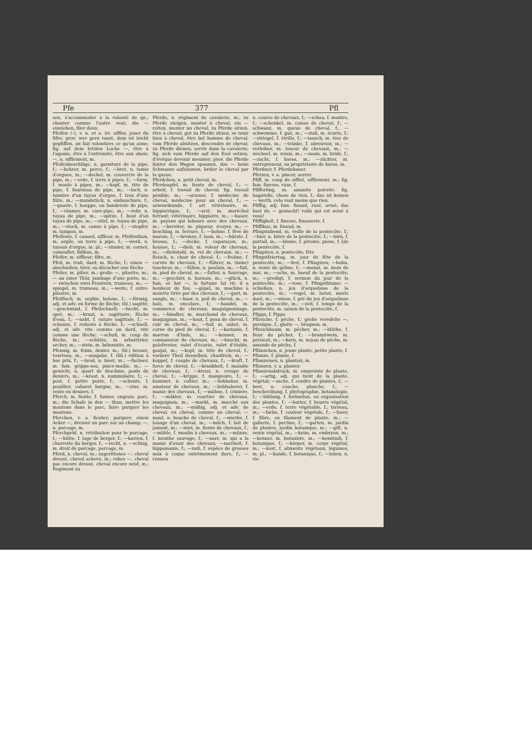Pfe 377 Pfl
sen, s'accommoder à la volonté de qn.; chanter comme l'autre veut; die — einziehen, filer doux.
Pfeifen (⏑), v. n. et a. irr. siffler, jouer du fifre; prov. wer gern tanzt, dem ist leicht gepfiffen, on fait volontiers ce qu'on aime; fig. auf dem letzten Loche —, être à l'agonie, être à l'extrémité, être aux abois; —, n. sifflement, m.
Pfeifenbeschläge, n. garniture de la pipe, f.; —bohrer, m. perce, f.; —bret, n. tamis d'orgues, m.; —deckel, m. couvercle de la pipe, m.; —erde, f. terre à pipes, f.; —form, f. moule à pipes, m.; —kopf, m. tête de pipe, f. fourneau de pipe, m.; —loch, n. lumière d'un tuyau d'orgue, f. trou d'une flûte, m.; —mundstück, n. embouchure, f.; —quaste, f. houppe, ou banderole de pipe, f.; —räumer, m. cure-pipe, m.; —rohr, n. tuyau de pipe, m.; —spitze, f. bout d'un tuyau de pipe, m.; —stiel, m. tuyau de pipe, m.; —stock, m. canne à pipe, f.; —stopfer, m. tampon, m.
Pfeifente, f. canard, siffleur, m. Pfeifenthon, m. argile, ou terre à pipe, f.; —werk, n. tuyaux d'orgue, m. pl.; —zünder, m. cornet, camouflet, fidibus, m.
Pfeifer, m. siffleur; fifre, m.
Pfeil, m. trait, dard, m. flèche, f.; einen — abschießen, tirer, ou décocher une flèche.
Pfeiler, m. pilier, m.; große —, pilastre, m.; — an einer Thür, jambage d'une porte, m.; — zwischen zwei Fenstern, trumeau, m.; —spiegel, m. trumeau, m.; —weite, f. entre-pilastre, m.
Pfeilfisch, m. orphie, belone, f.; —förmig, adj. et adv. en forme de flèche; (bl.) sagitté; —geschwind, f. Pfeilschnell; —hecht, m. spet, m.; —kraut, n. sagittaire, flèche d'eau, f.; —naht, f. suture sagittale, f.; —schanze, f. redoute à flèche, f.; —schnell, adj. et adv. vite comme un dard, vite comme une flèche; —schuß, m. coup de flèche, m.; —schütze, m. arbalétrier, archer, m.; —stein, m. bélemnite, m.
Pfennig, m. fenin, denier, m.; (bl.) besant, tourteau, m.; —ausgabe, f. (lib.) édition à bas prix, f.; —brod, n. biset, m.; —fuchser, m. fam. grippe-sou, pince-maille, m.; —gewicht, n. quart de drachme, poids de deniers, m.; —kraut, n. nummulaire, f.; —post, f. petite poste, f.; —schente, f. pouillier, cabaret borgne, m.; —zins, m. rente en deniers, f.
Pferch, m. fiente, f. fumier, engrais; parc, m.; die Schafe in den — thun, mettre les moutons dans le parc, faire parquer les moutons.
Pferchen, v. a. fienter; parquer; einen Acker —, dresser un parc sur un champ; —, n. parcage, m.
Pferchgeld, n. rétribution pour le parcage, f.; —hütte, f. loge de berger, f.; —karren, f. charrette du berger, f.; —recht, n. —schlag, m. droit de parcage, parcage, m.
Pferd, n. cheval, m.; zugerittenes —, cheval dressé, cheval achevé, m.; rohes —, cheval pas encore dressé, cheval encore neuf, m.; Regiment zu
Pferde, n. régiment de cavalerie, m.; zu Pferde steigen, monter à cheval; ein — reiten, monter un cheval; zu Pferde sitzen, être à cheval; gut zu Pferde sitzen, se tenir bien à cheval, être bel homme de cheval; vom Pferde absitzen, descendre de cheval; zu Pferde dienen, servir dans la cavalerie; fig. sich vom Pferde auf den Esel setzen, d'évêque devenir meunier; prov. die Pferde hinter den Wagen spannen, das — beim Schwanze aufzäumen, brider le cheval par la queue.
Pferdchen, n. petit cheval, m.
Pferdeapfel, m. fiente de cheval, f.; —arbeit, f. travail de cheval; fig. travail pénible, m.; —arzenei, f. médecine de cheval, médecine pour un cheval, f.; —arzeneikunde, f. art vétérinaire, m. hippiatrique, f.; —arzt, m. maréchal ferrant; vétérinaire, hippiatre, m.; —bauer, m. paysan qui laboure avec des chevaux, m.; —bereiter, m. piqueur, écuyer, m.; —beschlag, m. ferrure, f.; —bohne, f. fève de marais, f.; —bremse, f. taon, m.; —bürste, f. brosse, f.; —decke, f. caparaçon, m.; housse, f.; —dieb, m. voleur de chevaux, m.; —diebstahl, m. vol de chevaux, m.; —fleisch, n. chair de cheval, f.; —frohne, f. corvée de chevaux, f.; —führer, m. (mine) toucheur, m.; —füllen, n. poulain, m.; —fuß, m. pied de cheval, m.; —futter, n. fourrage, m.; —geschirr, n. harnais, m.; —glück, n. fam. er hat —, la fortune lui rit; il a bonheur de fou; —göpel, m. machine à molette tirée par des chevaux, f.; —gurt, m. sangle, m.; —haar, n. poil de cheval, m.; —hals, m. encolure, f.; —handel, m. commerce de chevaux; maquignonnage, m.; —händler, m. marchand de chevaux, maquignon, m.; —haut, f. peau de cheval, f. cuir de cheval, m.; —huf, m. sabot, m. corne du pied de cheval, f.; —kastanie, f. marron d'Inde, m.; —kenner, m. connaisseur de chevaux, m.; —knecht, m. palefrenier, valet d'écurie, valet d'étable, goujat, m.; —kopf, m. tête de cheval, f.; vordere Theil desselben, chanfrein, m.; —koppel, f. couple de chevaux, f.; —kraft, f. force de cheval, f.; —krankheit, f. maladie de chevaux, f.; —kreuz, n. croupe de cheval, f.; —krippe, f. mangeoire, f.; —kummet, n. collier, m.; —liebhaber, m. amateur de chevaux, m.; —liebhaberei, f. manie des chevaux, f.; —mähne, f. crinière, f.; —mäkler, m. courtier de chevaux, maquignon, m.; —markt, m. marché aux chevaux, m.; —mäßig, adj. et adv. de cheval, en cheval, comme un cheval; —maul, n. bouche de cheval, f.; —miethe, f. louage d'un cheval, m.; —milch, f. lait de jument, m.; —mist, m. fiente de chevaux, f.; —mühle, f. moulin à chevaux, m.; —münze, f. menthe sauvage, f.; —narr, m. qui a la manie d'avoir des chevaux; —narrheit, f. hippomanie, f.; —nuß, f. espèce de grosses noix à coque extrêmement dure, f.; —rennen
n. course de chevaux, f.; —schau, f. montre, f.; —schenkel, m. cuisse de cheval, f.; —schwanz, m. queue de cheval, f.; —schwemme, f. gué, m.; —stall, m. écurie, f.; —striegel, f. étrille, f.; —tausch, m. troc de chevaux, m.; —tränke, f. abreuvoir, m.; —verleiher, m. loueur de chevaux, m.; —wechsel, m. relais, m.; —zaum, m. bride, f.; —zucht, f. haras, m.; —züchter, m. entrepreneur, ou propriétaire de haras, m.
Pferdner, f. Pferdebauer.
Pfetzen, v. a. pincer, serrer.
Pfiff, m. coup de sifflet, sifflement, m.; fig. fam. finesse, ruse, f.
Pfifferling, m. amanite poivrée: fig. bagatelle, chose de rien, f.; das ist keinen — werth, cela vaut moins que rien.
Pfiffig, adj. fam. finaud, rusé, avisé; das hast du — gemacht! voilà qui est avisé à vous!
Pfiffigkeit, f. finesse, finasserie, f.
Pfiffikus, m. finaud, m.
Pfingstabend, m. veille de la pentecôte, f.; —bier, n. bière de la pentecôte, f.; —birn, f. portail, m.; —blume, f. pivoine, pione, f. [de la pentecôte, f.
Pfingsten, n. pentecôte, fête
Pfingstfeiertag, m. jour de fête de la pentecôte, m.; —fest, f. Pfingsten; —huhn, n. rente de géline, f.; —monat, m. mois de mai, m.; —ochs, m. boeuf de la pentecôte, m.; —predigt, f. sermon du jour de la pentecôte, m.; —rose, f. Pfingstblume; —schießen, n. jeu d'arquebuse de la pentecôte, m.; —vogel, m. loriot, merle doré, m.; —wiese, f. pré du jeu d'arquebuse de la pentecôte, m.; —zeit, f. temps de la pentecôte, m. saison de la pentecôte, f.
Pfipps, f. Pipps.
Pfirsiche, f. pêche, f.; große veredelte —, persique, f.; glatte —, brugnon, m.
Pfirsichbaum, m. pêcher, m.; —blüthe, f. fleur du pêcher, f.; —branntwein, m. persicot, m.; —kern, m. noyau de pêche, m. amande de pêche, f.
Pflänzchen, n. jeune plante, petite plante, f.
Pflanze, f. plante, f.
Pflanzeisen, n. plantoir, m.
Pflanzen, v. a. planter.
Pflanzenabdruck, m. empreinte de plante, f.; —artig, adj. qui tient de la plante, végétal; —asche, f. cendre de plantes, f.; —beet, n. couche, planche, f.; —beschreibung, f. phytographie, botanologie, f.; —bildung, f. formation, ou organisation des plantes, f.; —butter, f. beurre végétal, m.; —erde, f. terre végétable, f.; terreau, m.; —farbe, f. couleur végétale, f.; —faser, f. fibre, ou filament de plante, m.; —gallerte, f. pectine, f.; —garten, m. jardin de plantes, jardin botanique, m.; —gift, n. venin végétal, m.; —keim, m. embryon, m.; —kenner, m. botaniste, m.; —kenntniß, f. botanique, f.; —körper, m. corps végétal, m.; —kost, f. aliments végétaux, légumes, m. pl.; —kunde, f. botanique, f.; —leben, n. vie